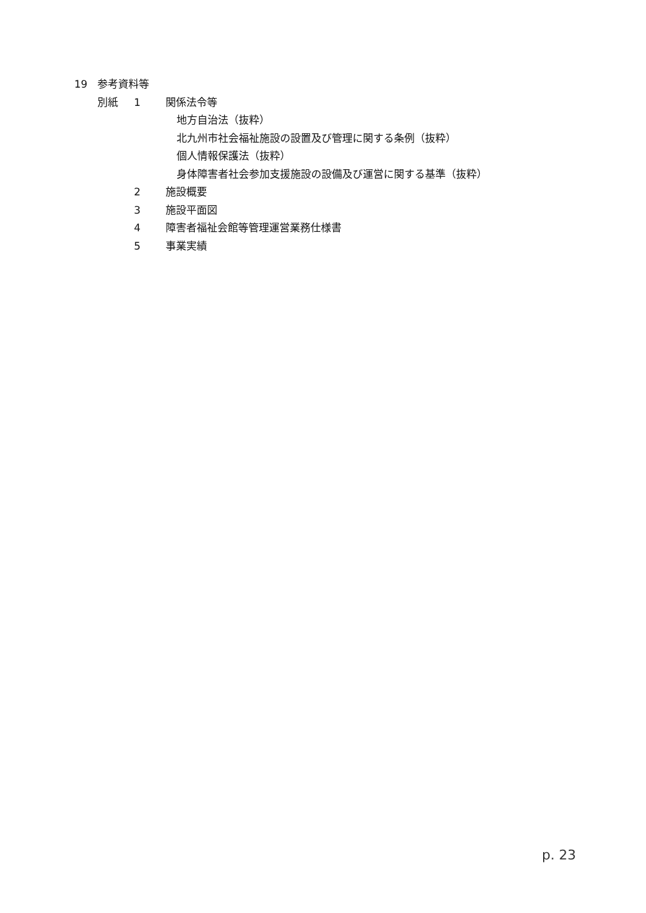19 参考資料等
別紙 1 関係法令等
地方自治法（抜粋）
北九州市社会福祉施設の設置及び管理に関する条例（抜粋）
個人情報保護法（抜粋）
身体障害者社会参加支援施設の設備及び運営に関する基準（抜粋）
2 施設概要
3 施設平面図
4 障害者福祉会館等管理運営業務仕様書
5 事業実績
p. 23